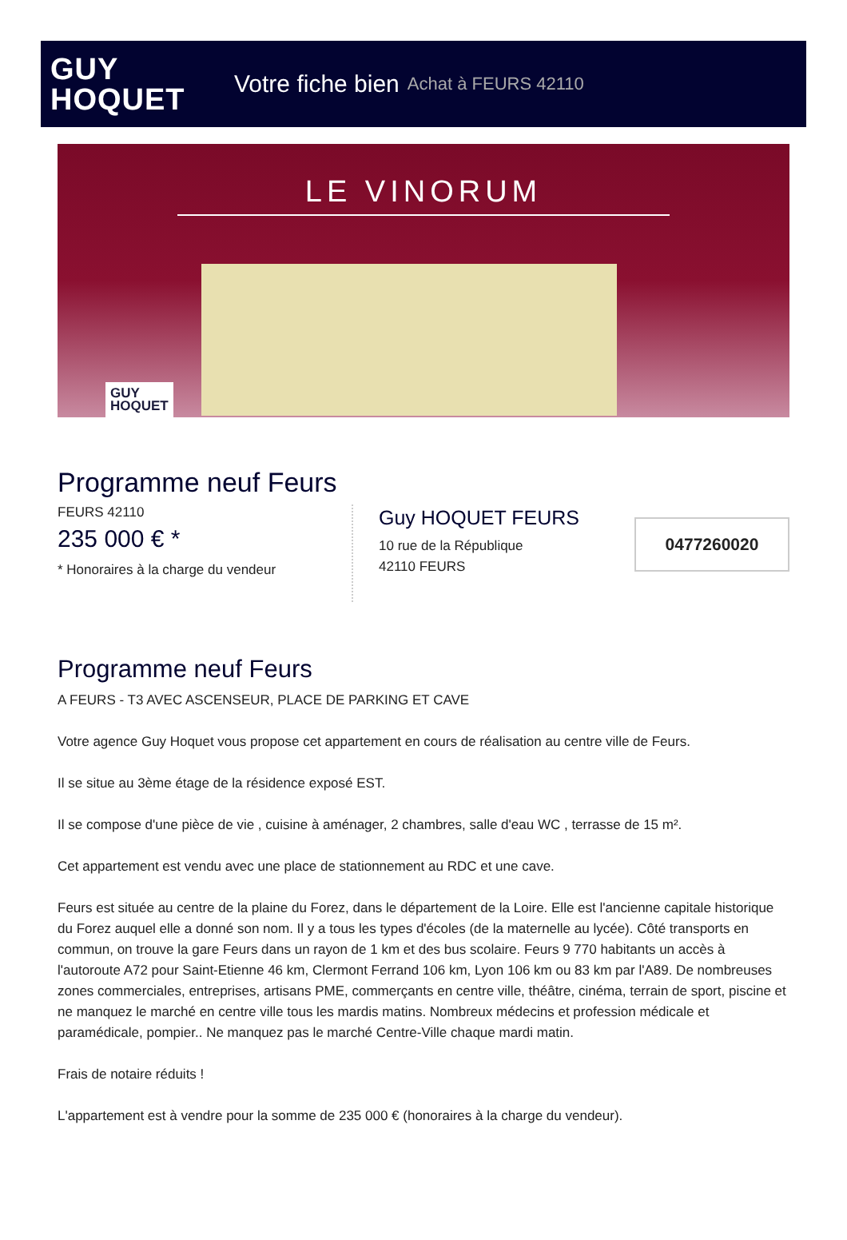GUY
HOQUET
Votre fiche bien Achat à FEURS 42110
LE VINORUM
GUY
HOQUET
Programme neuf Feurs
FEURS 42110
235 000 € *
* Honoraires à la charge du vendeur
Guy HOQUET FEURS
10 rue de la République
42110 FEURS
0477260020
Programme neuf Feurs
A FEURS - T3 AVEC ASCENSEUR, PLACE DE PARKING ET CAVE
Votre agence Guy Hoquet vous propose cet appartement en cours de réalisation au centre ville de Feurs.
Il se situe au 3ème étage de la résidence exposé EST.
Il se compose d'une pièce de vie , cuisine à aménager, 2 chambres, salle d'eau WC , terrasse de 15 m².
Cet appartement est vendu avec une place de stationnement au RDC et une cave.
Feurs est située au centre de la plaine du Forez, dans le département de la Loire. Elle est l'ancienne capitale historique du Forez auquel elle a donné son nom. Il y a tous les types d'écoles (de la maternelle au lycée). Côté transports en commun, on trouve la gare Feurs dans un rayon de 1 km et des bus scolaire. Feurs 9 770 habitants un accès à l'autoroute A72 pour Saint-Etienne 46 km, Clermont Ferrand 106 km, Lyon 106 km ou 83 km par l'A89. De nombreuses zones commerciales, entreprises, artisans PME, commerçants en centre ville, théâtre, cinéma, terrain de sport, piscine et ne manquez le marché en centre ville tous les mardis matins. Nombreux médecins et profession médicale et paramédicale, pompier.. Ne manquez pas le marché Centre-Ville chaque mardi matin.
Frais de notaire réduits !
L'appartement est à vendre pour la somme de 235 000 € (honoraires à la charge du vendeur).